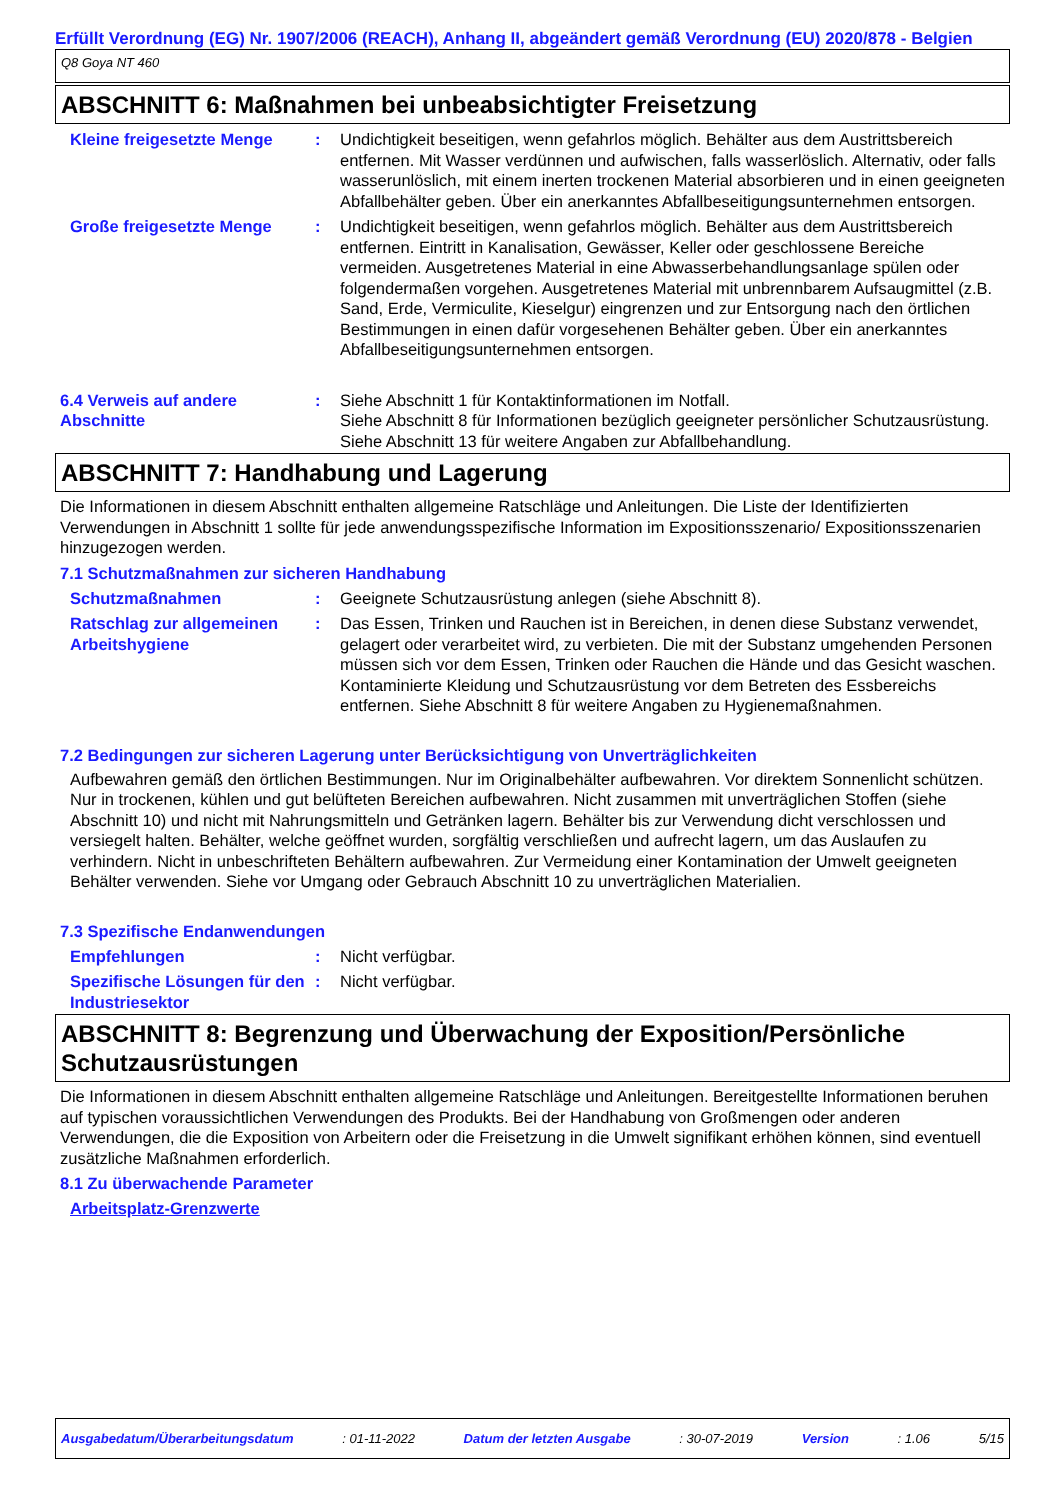Erfüllt Verordnung (EG) Nr. 1907/2006 (REACH), Anhang II, abgeändert gemäß Verordnung (EU) 2020/878 - Belgien
Q8 Goya NT 460
ABSCHNITT 6: Maßnahmen bei unbeabsichtigter Freisetzung
Kleine freigesetzte Menge
: Undichtigkeit beseitigen, wenn gefahrlos möglich. Behälter aus dem Austrittsbereich entfernen. Mit Wasser verdünnen und aufwischen, falls wasserlöslich. Alternativ, oder falls wasserunlöslich, mit einem inerten trockenen Material absorbieren und in einen geeigneten Abfallbehälter geben. Über ein anerkanntes Abfallbeseitigungsunternehmen entsorgen.
Große freigesetzte Menge : Undichtigkeit beseitigen, wenn gefahrlos möglich. Behälter aus dem Austrittsbereich entfernen. Eintritt in Kanalisation, Gewässer, Keller oder geschlossene Bereiche vermeiden. Ausgetretenes Material in eine Abwasserbehandlungsanlage spülen oder folgendermaßen vorgehen. Ausgetretenes Material mit unbrennbarem Aufsaugmittel (z.B. Sand, Erde, Vermiculite, Kieselgur) eingrenzen und zur Entsorgung nach den örtlichen Bestimmungen in einen dafür vorgesehenen Behälter geben. Über ein anerkanntes Abfallbeseitigungsunternehmen entsorgen.
6.4 Verweis auf andere Abschnitte
: Siehe Abschnitt 1 für Kontaktinformationen im Notfall.
Siehe Abschnitt 8 für Informationen bezüglich geeigneter persönlicher Schutzausrüstung.
Siehe Abschnitt 13 für weitere Angaben zur Abfallbehandlung.
ABSCHNITT 7: Handhabung und Lagerung
Die Informationen in diesem Abschnitt enthalten allgemeine Ratschläge und Anleitungen. Die Liste der Identifizierten Verwendungen in Abschnitt 1 sollte für jede anwendungsspezifische Information im Expositionsszenario/ Expositionsszenarien hinzugezogen werden.
7.1 Schutzmaßnahmen zur sicheren Handhabung
Schutzmaßnahmen : Geeignete Schutzausrüstung anlegen (siehe Abschnitt 8).
Ratschlag zur allgemeinen Arbeitshygiene
: Das Essen, Trinken und Rauchen ist in Bereichen, in denen diese Substanz verwendet, gelagert oder verarbeitet wird, zu verbieten. Die mit der Substanz umgehenden Personen müssen sich vor dem Essen, Trinken oder Rauchen die Hände und das Gesicht waschen. Kontaminierte Kleidung und Schutzausrüstung vor dem Betreten des Essbereichs entfernen. Siehe Abschnitt 8 für weitere Angaben zu Hygienemaßnahmen.
7.2 Bedingungen zur sicheren Lagerung unter Berücksichtigung von Unverträglichkeiten
Aufbewahren gemäß den örtlichen Bestimmungen. Nur im Originalbehälter aufbewahren. Vor direktem Sonnenlicht schützen. Nur in trockenen, kühlen und gut belüfteten Bereichen aufbewahren. Nicht zusammen mit unverträglichen Stoffen (siehe Abschnitt 10) und nicht mit Nahrungsmitteln und Getränken lagern. Behälter bis zur Verwendung dicht verschlossen und versiegelt halten. Behälter, welche geöffnet wurden, sorgfältig verschließen und aufrecht lagern, um das Auslaufen zu verhindern. Nicht in unbeschrifteten Behältern aufbewahren. Zur Vermeidung einer Kontamination der Umwelt geeigneten Behälter verwenden. Siehe vor Umgang oder Gebrauch Abschnitt 10 zu unverträglichen Materialien.
7.3 Spezifische Endanwendungen
Empfehlungen : Nicht verfügbar.
Spezifische Lösungen für den Industriesektor
: Nicht verfügbar.
ABSCHNITT 8: Begrenzung und Überwachung der Exposition/Persönliche Schutzausrüstungen
Die Informationen in diesem Abschnitt enthalten allgemeine Ratschläge und Anleitungen. Bereitgestellte Informationen beruhen auf typischen voraussichtlichen Verwendungen des Produkts. Bei der Handhabung von Großmengen oder anderen Verwendungen, die die Exposition von Arbeitern oder die Freisetzung in die Umwelt signifikant erhöhen können, sind eventuell zusätzliche Maßnahmen erforderlich.
8.1 Zu überwachende Parameter
Arbeitsplatz-Grenzwerte
Ausgabedatum/Überarbeitungsdatum: 01-11-2022 Datum der letzten Ausgabe: 30-07-2019 Version: 1.06 5/15